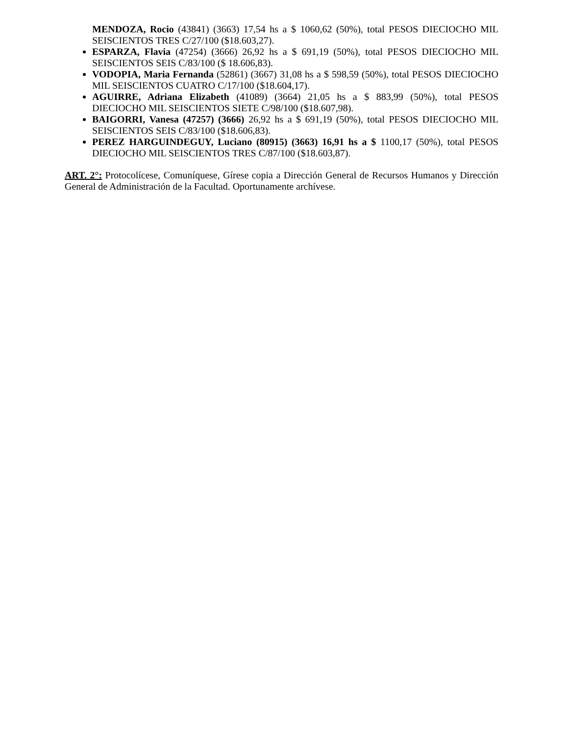MENDOZA, Rocio (43841) (3663) 17,54 hs a $ 1060,62 (50%), total PESOS DIECIOCHO MIL SEISCIENTOS TRES C/27/100 ($18.603,27).
ESPARZA, Flavia (47254) (3666) 26,92 hs a $ 691,19 (50%), total PESOS DIECIOCHO MIL SEISCIENTOS SEIS C/83/100 ($ 18.606,83).
VODOPIA, Maria Fernanda (52861) (3667) 31,08 hs a $ 598,59 (50%), total PESOS DIECIOCHO MIL SEISCIENTOS CUATRO C/17/100 ($18.604,17).
AGUIRRE, Adriana Elizabeth (41089) (3664) 21,05 hs a $ 883,99 (50%), total PESOS DIECIOCHO MIL SEISCIENTOS SIETE C/98/100 ($18.607,98).
BAIGORRI, Vanesa (47257) (3666) 26,92 hs a $ 691,19 (50%), total PESOS DIECIOCHO MIL SEISCIENTOS SEIS C/83/100 ($18.606,83).
PEREZ HARGUINDEGUY, Luciano (80915) (3663) 16,91 hs a $ 1100,17 (50%), total PESOS DIECIOCHO MIL SEISCIENTOS TRES C/87/100 ($18.603,87).
ART. 2°: Protocolícese, Comuníquese, Gírese copia a Dirección General de Recursos Humanos y Dirección General de Administración de la Facultad. Oportunamente archívese.